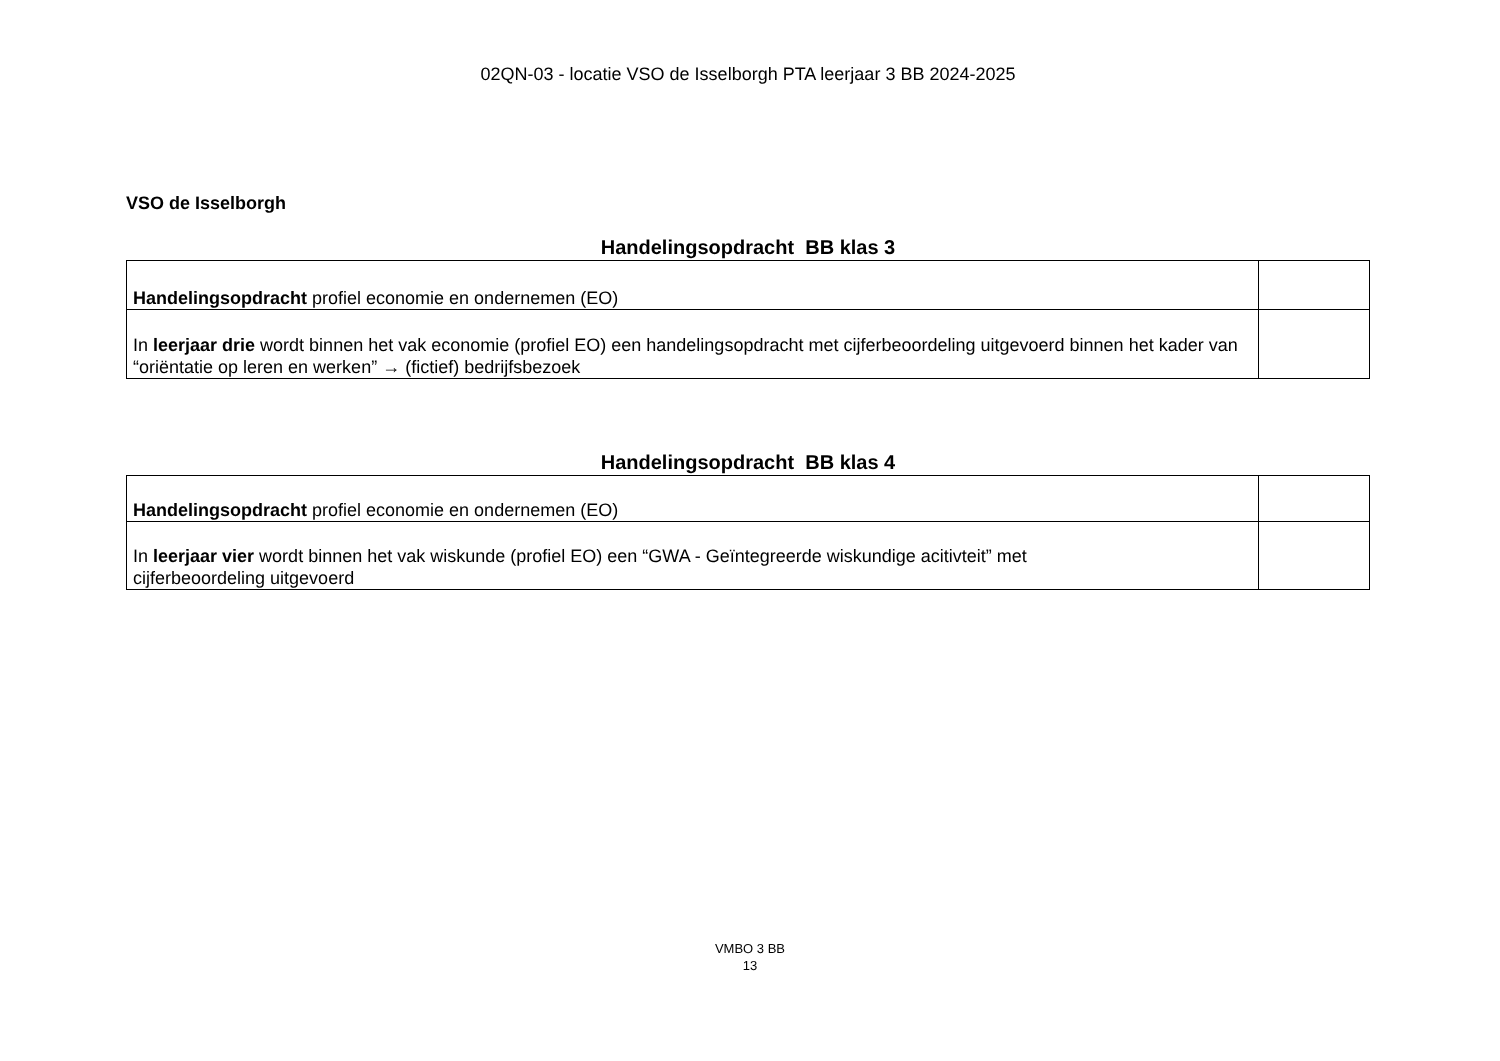02QN-03 - locatie VSO de Isselborgh PTA leerjaar 3 BB 2024-2025
VSO de Isselborgh
Handelingsopdracht BB klas 3
| Handelingsopdracht profiel economie en ondernemen (EO) | |
| In leerjaar drie wordt binnen het vak economie (profiel EO) een handelingsopdracht met cijferbeoordeling uitgevoerd binnen het kader van “oriëntatie op leren en werken” → (fictief) bedrijfsbezoek | |
Handelingsopdracht BB klas 4
| Handelingsopdracht profiel economie en ondernemen (EO) | |
| In leerjaar vier wordt binnen het vak wiskunde (profiel EO) een “GWA - Geïntegreerde wiskundige acitivteit” met cijferbeoordeling uitgevoerd | |
VMBO 3 BB
13